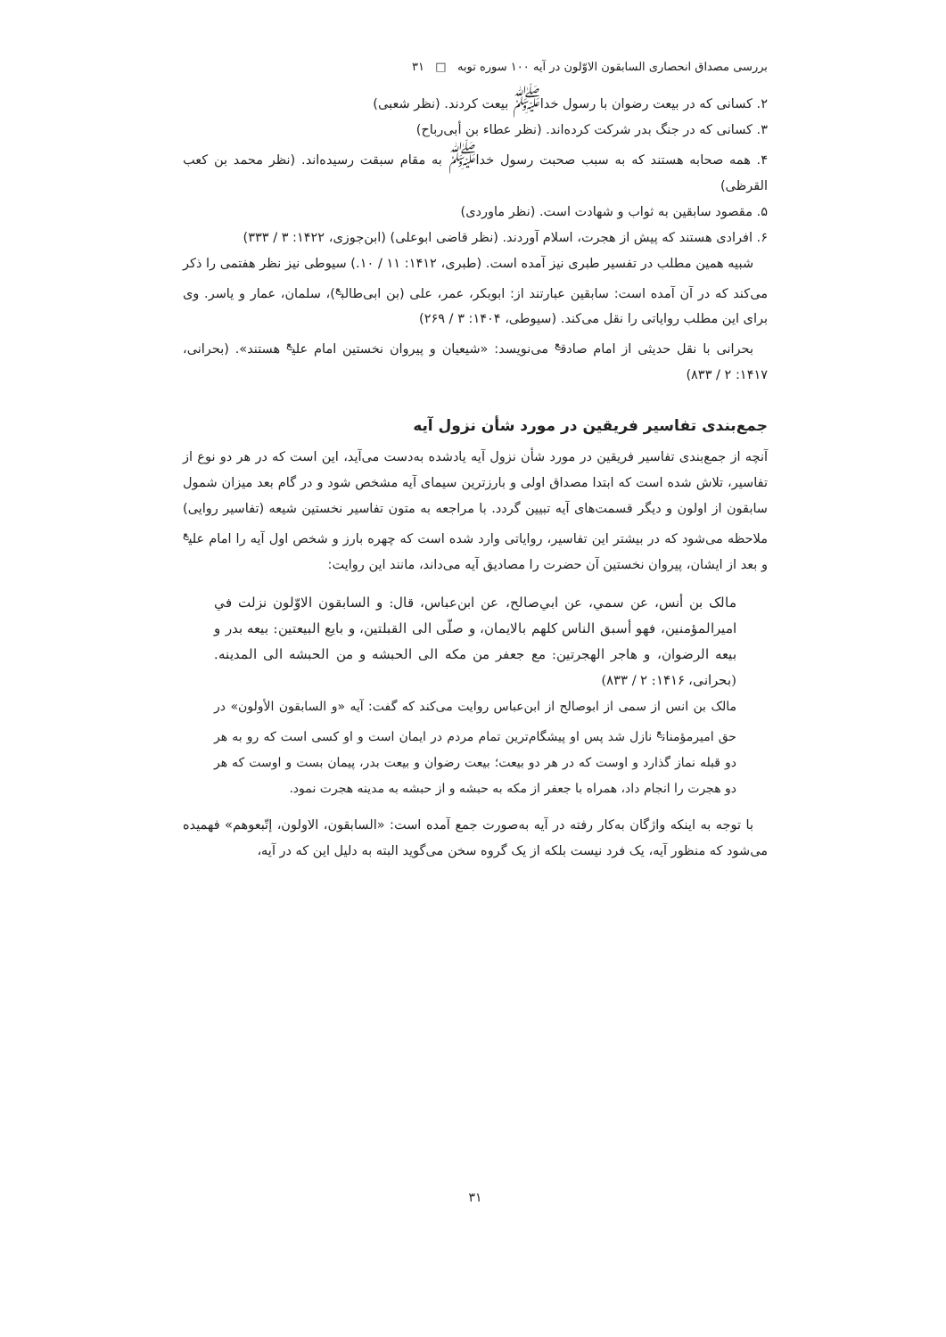بررسی مصداق انحصاری السابقون الاوّلون در آیه ۱۰۰ سوره توبه □ ۳۱
۲. کسانی که در بیعت رضوان با رسول خدا<sup>ﷺ</sup> بیعت کردند. (نظر شعبی)
۳. کسانی که در جنگ بدر شرکت کرده‌اند. (نظر عطاء بن أبی‌رباح)
۴. همه صحابه هستند که به سبب صحبت رسول خدا<sup>ﷺ</sup> به مقام سبقت رسیده‌اند. (نظر محمد بن کعب القرظی)
۵. مقصود سابقین به ثواب و شهادت است. (نظر ماوردی)
۶. افرادی هستند که پیش از هجرت، اسلام آوردند. (نظر قاضی ابوعلی) (ابن‌جوزی، ۱۴۲۲: ۳ / ۳۳۳)
شبیه همین مطلب در تفسیر طبری نیز آمده است. (طبری، ۱۴۱۲: ۱۱ / ۱۰.) سیوطی نیز نظر هفتمی را ذکر می‌کند که در آن آمده است: سابقین عبارتند از: ابوبکر، عمر، علی (بن ابی‌طالب<sup>ع</sup>)، سلمان، عمار و یاسر. وی برای این مطلب روایاتی را نقل می‌کند. (سیوطی، ۱۴۰۴: ۳ / ۲۶۹)
بحرانی با نقل حدیثی از امام صادق<sup>ع</sup> می‌نویسد: «شیعیان و پیروان نخستین امام علی<sup>ع</sup> هستند». (بحرانی، ۱۴۱۷: ۲ / ۸۳۳)
جمع‌بندی تفاسیر فریقین در مورد شأن نزول آیه
آنچه از جمع‌بندی تفاسیر فریقین در مورد شأن نزول آیه یادشده به‌دست می‌آید، این است که در هر دو نوع از تفاسیر، تلاش شده است که ابتدا مصداق اولی و بارزترین سیمای آیه مشخص شود و در گام بعد میزان شمول سابقون از اولون و دیگر قسمت‌های آیه تبیین گردد. با مراجعه به متون تفاسیر نخستین شیعه (تفاسیر روایی) ملاحظه می‌شود که در بیشتر این تفاسیر، روایاتی وارد شده است که چهره بارز و شخص اول آیه را امام علی<sup>ع</sup> و بعد از ایشان، پیروان نخستین آن حضرت را مصادیق آیه می‌داند، مانند این روایت:
مالک بن أنس، عن سمي، عن ابي‌صالح، عن ابن‌عباس، قال: و السابقون الاوّلون نزلت في اميرالمؤمنين، فهو أسبق الناس کلهم بالايمان، و صلّى الى القبلتين، و بايع البيعتين: بيعه بدر و بيعه الرضوان، و هاجر الهجرتين: مع جعفر من مکه الى الحبشه و من الحبشه الى المدينه. (بحرانی، ۱۴۱۶: ۲ / ۸۳۳)
مالک بن انس از سمی از ابوصالح از ابن‌عباس روایت می‌کند که گفت: آیه «و السابقون الأولون» در حق امیرمؤمنان<sup>ع</sup> نازل شد پس او پیشگام‌ترین تمام مردم در ایمان است و او کسی است که رو به هر دو قبله نماز گذارد و اوست که در هر دو بیعت؛ بیعت رضوان و بیعت بدر، پیمان بست و اوست که هر دو هجرت را انجام داد، همراه با جعفر از مکه به حبشه و از حبشه به مدینه هجرت نمود.
با توجه به اینکه واژگان به‌کار رفته در آیه به‌صورت جمع آمده است: «السابقون، الاولون، إتّبعوهم» فهمیده می‌شود که منظور آیه، یک فرد نیست بلکه از یک گروه سخن می‌گوید البته به دلیل این که در آیه،
۳۱